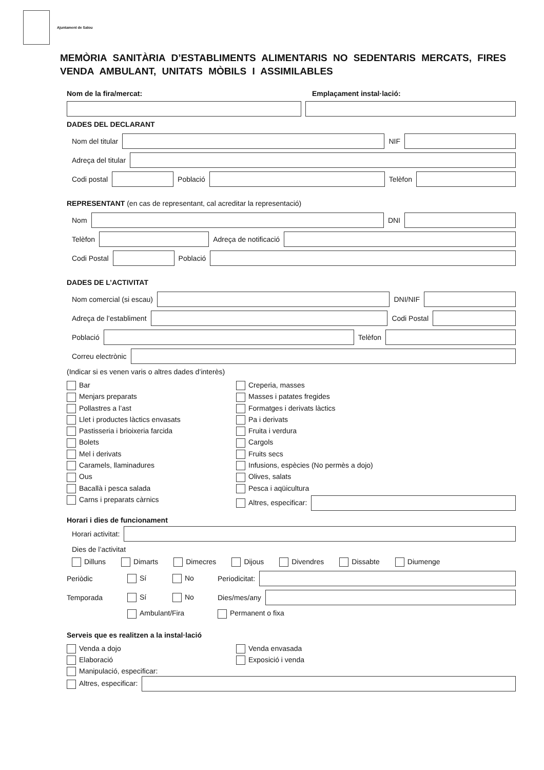Ajuntament de Salou
MEMÒRIA SANITÀRIA D’ESTABLIMENTS ALIMENTARIS NO SEDENTARIS MERCATS, FIRES VENDA AMBULANT, UNITATS MÒBILS I ASSIMILABLES
Nom de la fira/mercat: Emplaçament instal·lació:
DADES DEL DECLARANT
Nom del titular
NIF
Adreça del titular
Codi postal
Població
Telèfon
REPRESENTANT (en cas de representant, cal acreditar la representació)
Nom
DNI
Telèfon
Adreça de notificació
Codi Postal
Població
DADES DE L’ACTIVITAT
Nom comercial (si escau)
DNI/NIF
Adreça de l’establiment
Codi Postal
Població
Telèfon
Correu electrònic
(Indicar si es venen varis o altres dades d’interès)
Bar
Creperia, masses
Menjars preparats
Masses i patates fregides
Pollastres a l’ast
Formatges i derivats làctics
Llet i productes làctics envasats
Pa i derivats
Pastisseria i brioixeria farcida
Fruita i verdura
Bolets
Cargols
Mel i derivats
Fruits secs
Caramels, llaminadures
Infusions, espècies (No permès a dojo)
Ous
Olives, salats
Bacallà i pesca salada
Pesca i aqüicultura
Carns i preparats càrnics
Altres, especificar:
Horari i dies de funcionament
Horari activitat:
Dies de l’activitat
Dilluns Dimarts Dimecres Dijous Divendres Dissabte Diumenge
Periòdic Sí No Periodicitat:
Temporada Sí No Dies/mes/any
Ambulant/Fira Permanent o fixa
Serveis que es realitzen a la instal·lació
Venda a dojo
Venda envasada
Elaboració
Exposició i venda
Manipulació, especificar:
Altres, especificar: